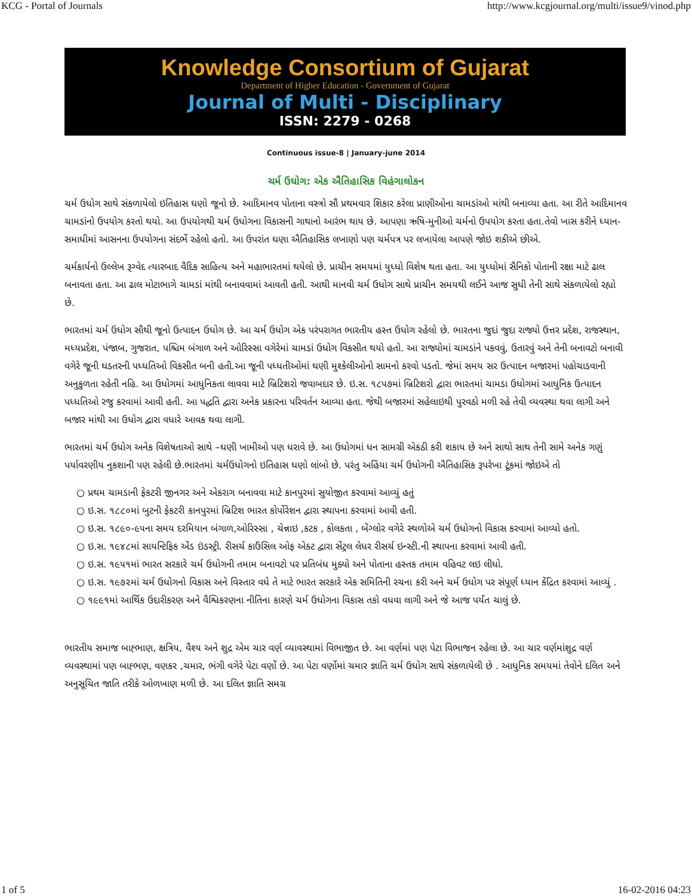KCG - Portal of Journals http://www.kcgjournal.org/multi/issue9/vinod.php
Knowledge Consortium of Gujarat
Department of Higher Education - Government of Gujarat
Journal of Multi - Disciplinary
ISSN: 2279 - 0268
Continuous issue-8 | January-june 2014
ચર્મ ઉધોગ: એક ઐતિહાસિક વિહંગાલોકન
ચર્મ ઉધોગ સાથે સંકળાયેલો ઇતિહાસ ઘણો જૂનો છે. આદિમાનવ પોતાના વસ્ત્રો સૌ પ્રથમવાર શિકાર કરેલા પ્રાણીઓના ચામડાંઓ માંથી બનાવ્યા હતા. આ રીતે આદિમાનવ ચામડાંનો ઉપયોગ કરતો થયો. આ ઉપયોગથી ચર્મ ઉધોગના વિકાસની ગાથાનો આરંભ થાય છે. આપણા ઋષિ-મુનીઓ ચર્મનો ઉપયોગ કરતા હતા.તેવો ખાસ કરીને ધ્યાન-સમાધીમાં આસનના ઉપયોગના સંદર્ભે રહેલો હતો. આ ઉપરાંત ઘણા ઐતિહાસિક લખાણો પણ ચર્મપત્ર પર લખાયેલા આપણે જોઇ શકીએ છીએ.
ચર્મકાર્યનો ઉલ્લેખ રૂગ્વેદ ત્યારબાદ વૈદિક સાહિત્ય અને મહાભારતમાં થયેલો છે. પ્રાચીન સમયમાં યુધ્ધો વિશેષ થતા હતા. આ યુધ્ધોમાં સૈનિકો પોતાની રક્ષા માટે ઢાલ બનાવતા હતા. આ ઢાલ મોટાભાગે ચામડાં માંથી બનાવવામાં આવતી હતી. આથી માનવી ચર્મ ઉધોગ સાથે પ્રાચીન સમયથી લઈને આજ સુધી તેની સાથે સંકળાયેલો રહ્યો છે.
ભારતમાં ચર્મ ઉધોગ સૌથી જૂનો ઉત્પાદન ઉધોગ છે. આ ચર્મ ઉધોગ એક પરંપરાગત ભારતીય હસ્ત ઉધોગ રહેલો છે. ભારતના જુદાં જુદા રાજ્યો ઉત્તર પ્રદેશ, રાજસ્થાન, મધ્યપ્રદેશ, પંજાબ, ગુજરાત, પશ્ચિમ બંગાળ અને ઓરિસ્સા વગેરેમાં ચામડાં ઉધોગ વિકસીત થયો હતો. આ રાજ્યોમાં ચામડાંને પકવવું, ઉતારવું અને તેની બનાવટો બનાવી વગેરે જૂની ઘડતરની પધ્ધતિઓ વિકસીત બની હતી.આ જૂની પધ્ધતીઓમાં ઘણી મુશ્કેલીઓનો સામનો કરવો પડતો. જેમાં સમય સર ઉત્પાદન બજારમાં પહોચાડવાની અનુકુળતા રહેતી નહિ. આ ઉધોગમાં આધુનિકતા લાવવા માટે બ્રિટિશરો જવાબદાર છે. ઇ.સ. ૧૮૫૭માં બ્રિટિશરો દ્વારા ભારતમાં ચામડા ઉધોગમાં આધુનિક ઉત્પાદન પધ્ધતિઓ રજુ કરવામાં આવી હતી. આ પદ્ધતિ દ્વારા અનેક પ્રકારના પરિવર્તન આવ્યા હતા. જેથી બજારમાં સહેલાઇથી પુરવઠો મળી રહે તેવી વ્યવસ્થા થવા લાગી અને બજાર માંથી આ ઉધોગ દ્વારા વધારે આવક થવા લાગી.
ભારતમાં ચર્મ ઉધોગ અનેક વિશેષતાઓ સાથે –ઘણી ખામીઓ પણ ધરાવે છે. આ ઉધોગમાં ધન સામગ્રી એકઠી કરી શકાય છે અને સાથો સાથ તેની સામે અનેક ગણું પર્યાવરણીય નુકશાની પણ રહેલી છે.ભારતમાં ચર્મઉધોગનો ઇતિહાસ ઘણો લાંબો છે. પરંતુ અહિંયા ચર્મ ઉધોગની ઐતિહાસિક રૂપરેખા ટૂંકમાં જોઇએ તો
○ પ્રથમ ચામડાની ફેકટરી જીનગર અને એકરાગ બનાવવા માટે કાનપુરમાં સુયોજીત કરવામાં આવ્યું હતું
○ ઇ.સ. ૧૮૮૦માં બુટની ફેકટરી કાનપુરમાં બ્રિટિશ ભારત કોર્પોરેશન દ્વારા સ્થાપના કરવામાં આવી હતી.
○ ઇ.સ. ૧૮૯૦-૯૫ના સમય દરમિયાન બંગાળ,ઓરિસ્સા , ચેન્નાઇ ,કટક , કોલકતા , બેંગ્લોર વગેરે સ્થળોએ ચર્મ ઉધોગનો વિકાસ કરવામાં આવ્યો હતો.
○ ઇ.સ. ૧૯૪૮માં સાયન્ટિફિક એંડ ઇંડસ્ટ્રી. રીસર્ચ કાઉંસિલ ઓફ એક્ટ દ્વારા સેંટ્રલ લેધર રીસર્ચ ઇન્સ્ટી.ની સ્થાપના કરવામાં આવી હતી.
○ ઇ.સ. ૧૯૫૧માં ભારત સરકારે ચર્મ ઉધોગની તમામ બનાવટો પર પ્રતિબંધ મુક્યો અને પોતાના હસ્તક તમામ વહિવટ લઇ લીધો.
○ ઇ.સ. ૧૯૭૨માં ચર્મ ઉધોગનો વિકાસ અને વિસ્તાર વધે તે માટે ભારત સરકારે એક સમિતિની રચના કરી અને ચર્મ ઉધોગ પર સંપૂર્ણ ધ્યાન કેંદ્રિત કરવામાં આવ્યું .
○ ૧૯૯૧માં આર્થિક ઉદારીકરણ અને વૈશ્વિકરણના નીતિના કારણે ચર્મ ઉધોગના વિકાસ તકો વધવા લાગી અને જે આજ પર્યંત ચાલું છે.
ભારતીય સમાજ બાહ્ભાણ, ક્ષત્રિય, વૈશ્ય અને શુદ્ર એમ ચાર વર્ણ વ્યાવસ્થામાં વિભાજીત છે. આ વર્ણમાં પણ પેટા વિભાજન રહેલા છે. આ ચાર વર્ણમાંશુદ્ર વર્ણ વ્યવસ્થામાં પણ બાહ્ભણ, વણકર ,ચમાર, ભંગી વગેરે પેટા વર્ણો છે. આ પેટા વર્ણોમાં ચમાર જ્ઞાતિ ચર્મ ઉધોગ સાથે સંકળાયેલી છે . આધુનિક સમયમાં તેવોને દલિત અને અનુસૂચિત જાતિ તરીકે ઓળખાણ મળી છે. આ દલિત જ્ઞાતિ સમગ્ર
1 of 5 16-02-2016 04:23